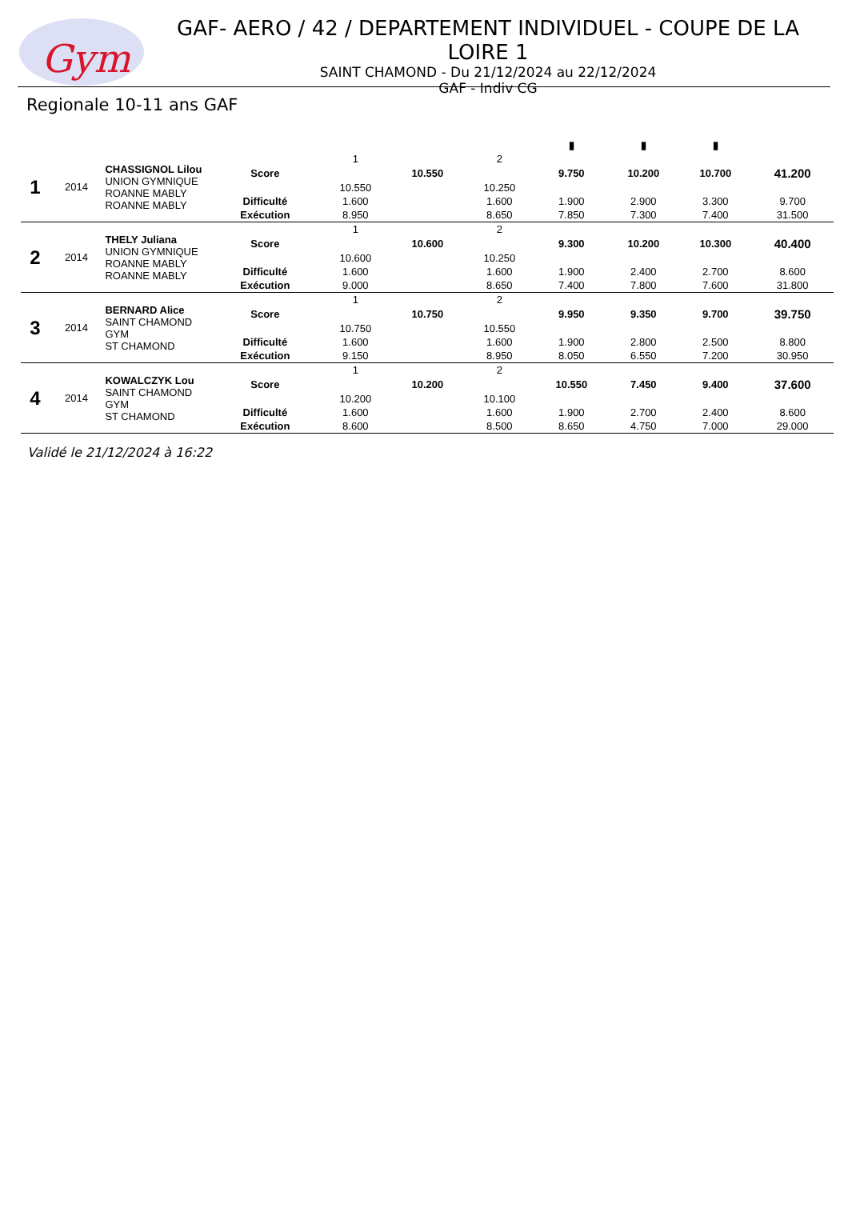Gym
GAF- AERO / 42 / DEPARTEMENT INDIVIDUEL - COUPE DE LA LOIRE 1
SAINT CHAMOND - Du 21/12/2024 au 22/12/2024
GAF - Indiv CG
Regionale 10-11 ans GAF
| | | | | | | | ▮ | ▮ | ▮ | |
| --- | --- | --- | --- | --- | --- | --- | --- | --- | --- | --- |
| 1 | 2014 | CHASSIGNOL Lilou UNION GYMNIQUE ROANNE MABLY ROANNE MABLY | | 1 | | 2 | | | | |
| | | | Score | | 10.550 | | 9.750 | 10.200 | 10.700 | 41.200 |
| | | | | 10.550 | | 10.250 | | | | |
| | | | Difficulté | 1.600 | | 1.600 | 1.900 | 2.900 | 3.300 | 9.700 |
| | | | Exécution | 8.950 | | 8.650 | 7.850 | 7.300 | 7.400 | 31.500 |
| 2 | 2014 | THELY Juliana UNION GYMNIQUE ROANNE MABLY ROANNE MABLY | | 1 | | 2 | | | | |
| | | | Score | | 10.600 | | 9.300 | 10.200 | 10.300 | 40.400 |
| | | | | 10.600 | | 10.250 | | | | |
| | | | Difficulté | 1.600 | | 1.600 | 1.900 | 2.400 | 2.700 | 8.600 |
| | | | Exécution | 9.000 | | 8.650 | 7.400 | 7.800 | 7.600 | 31.800 |
| 3 | 2014 | BERNARD Alice SAINT CHAMOND GYM ST CHAMOND | | 1 | | 2 | | | | |
| | | | Score | | 10.750 | | 9.950 | 9.350 | 9.700 | 39.750 |
| | | | | 10.750 | | 10.550 | | | | |
| | | | Difficulté | 1.600 | | 1.600 | 1.900 | 2.800 | 2.500 | 8.800 |
| | | | Exécution | 9.150 | | 8.950 | 8.050 | 6.550 | 7.200 | 30.950 |
| 4 | 2014 | KOWALCZYK Lou SAINT CHAMOND GYM ST CHAMOND | | 1 | | 2 | | | | |
| | | | Score | | 10.200 | | 10.550 | 7.450 | 9.400 | 37.600 |
| | | | | 10.200 | | 10.100 | | | | |
| | | | Difficulté | 1.600 | | 1.600 | 1.900 | 2.700 | 2.400 | 8.600 |
| | | | Exécution | 8.600 | | 8.500 | 8.650 | 4.750 | 7.000 | 29.000 |
Validé le 21/12/2024 à 16:22